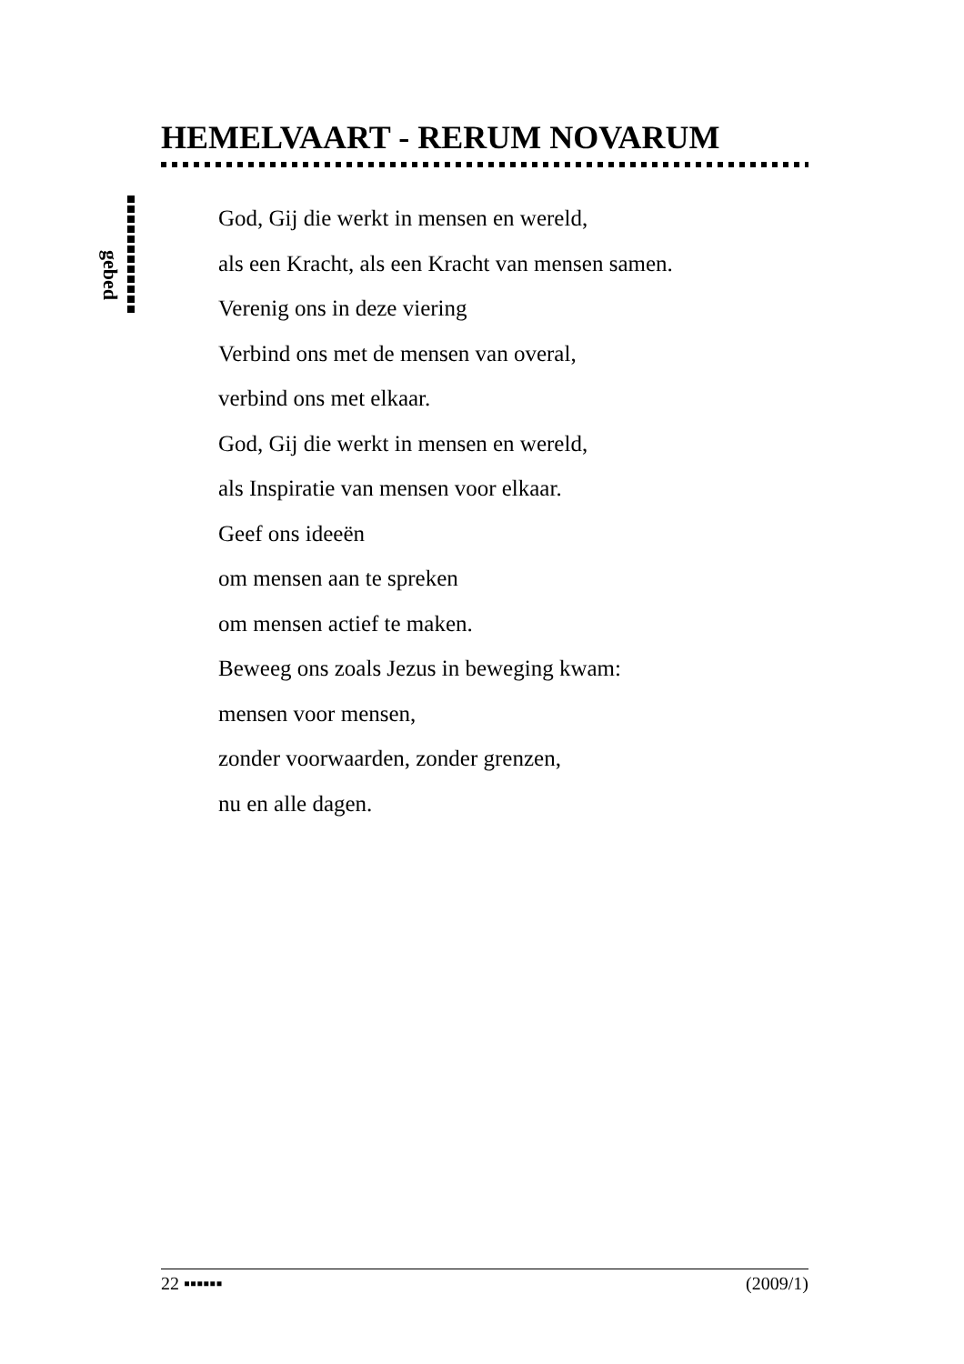HEMELVAART - RERUM NOVARUM
gebed
God, Gij die werkt in mensen en wereld,
als een Kracht, als een Kracht van mensen samen.
Verenig ons in deze viering
Verbind ons met de mensen van overal,
verbind ons met elkaar.
God, Gij die werkt in mensen en wereld,
als Inspiratie van mensen voor elkaar.
Geef ons ideeën
om mensen aan te spreken
om mensen actief te maken.
Beweeg ons zoals Jezus in beweging kwam:
mensen voor mensen,
zonder voorwaarden, zonder grenzen,
nu en alle dagen.
22 ▪▪▪▪▪▪ (2009/1)